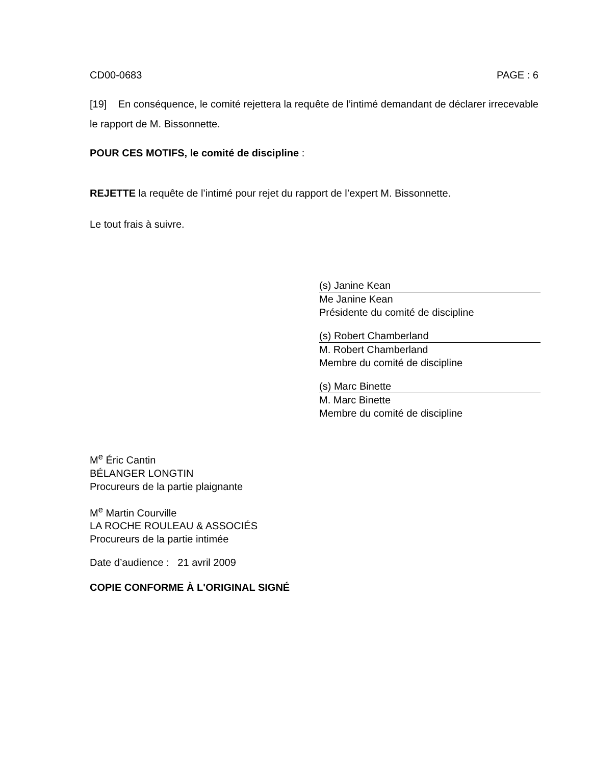CD00-0683 PAGE : 6
[19] En conséquence, le comité rejettera la requête de l’intimé demandant de déclarer irrecevable le rapport de M. Bissonnette.
POUR CES MOTIFS, le comité de discipline :
REJETTE la requête de l’intimé pour rejet du rapport de l’expert M. Bissonnette.
Le tout frais à suivre.
(s) Janine Kean
Me Janine Kean
Présidente du comité de discipline
(s) Robert Chamberland
M. Robert Chamberland
Membre du comité de discipline
(s) Marc Binette
M. Marc Binette
Membre du comité de discipline
M<sup>e</sup> Éric Cantin
BÉLANGER LONGTIN
Procureurs de la partie plaignante
M<sup>e</sup> Martin Courville
LA ROCHE ROULEAU & ASSOCIÉS
Procureurs de la partie intimée
Date d’audience : 21 avril 2009
COPIE CONFORME À L'ORIGINAL SIGNÉ